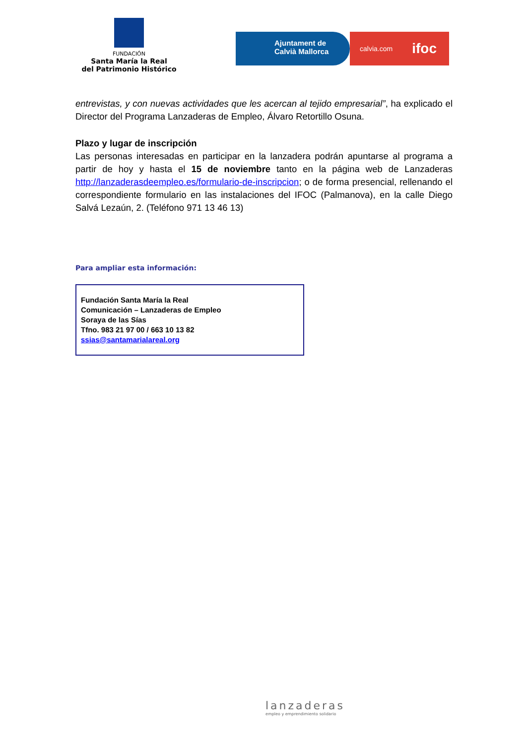FUNDACIÓN
Santa María la Real
del Patrimonio Histórico
Ajuntament de
Calvià Mallorca
calvia.com ifoc
entrevistas, y con nuevas actividades que les acercan al tejido empresarial”, ha explicado el Director del Programa Lanzaderas de Empleo, Álvaro Retortillo Osuna.
Plazo y lugar de inscripción
Las personas interesadas en participar en la lanzadera podrán apuntarse al programa a partir de hoy y hasta el 15 de noviembre tanto en la página web de Lanzaderas http://lanzaderasdeempleo.es/formulario-de-inscripcion; o de forma presencial, rellenando el correspondiente formulario en las instalaciones del IFOC (Palmanova), en la calle Diego Salvá Lezaún, 2. (Teléfono 971 13 46 13)
Para ampliar esta información:
Fundación Santa María la Real
Comunicación – Lanzaderas de Empleo
Soraya de las Sías
Tfno. 983 21 97 00 / 663 10 13 82
ssias@santamarialareal.org
lanzaderas
empleo y emprendimiento solidario